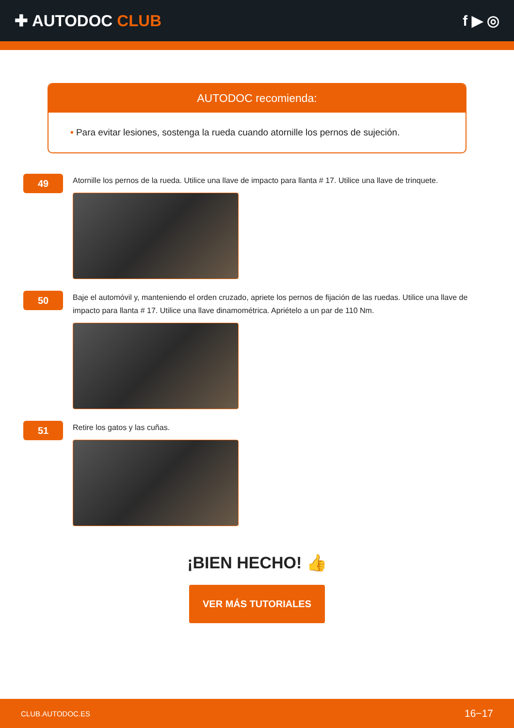✚ AUTODOC CLUB f ▶ ◎
AUTODOC recomienda:
• Para evitar lesiones, sostenga la rueda cuando atornille los pernos de sujeción.
49
Atornille los pernos de la rueda. Utilice una llave de impacto para llanta # 17. Utilice una llave de trinquete.
50
Baje el automóvil y, manteniendo el orden cruzado, apriete los pernos de fijación de las ruedas. Utilice una llave de impacto para llanta # 17. Utilice una llave dinamométrica. Apriételo a un par de 110 Nm.
51
Retire los gatos y las cuñas.
¡BIEN HECHO! 👍
VER MÁS TUTORIALES
CLUB.AUTODOC.ES 16−17